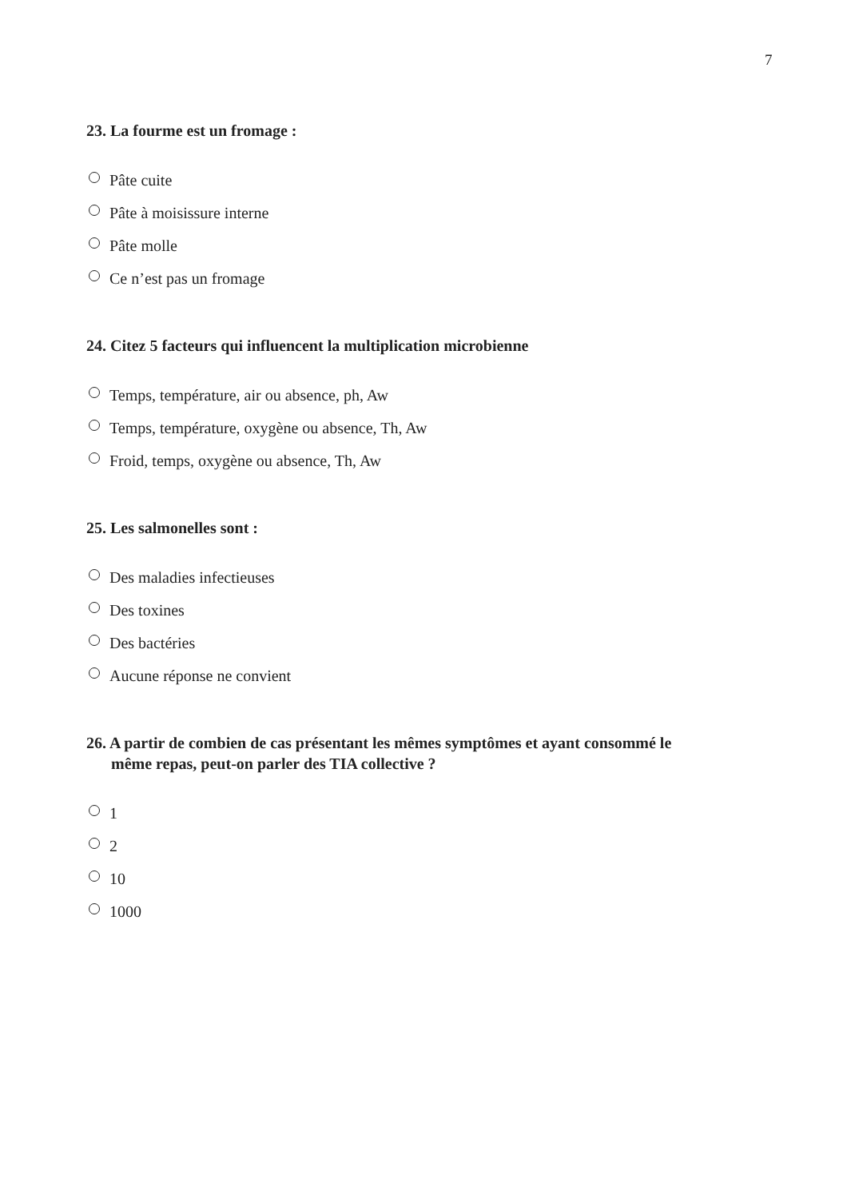7
23. La fourme est un fromage :
Pâte cuite
Pâte à moisissure interne
Pâte molle
Ce n’est pas un fromage
24. Citez 5 facteurs qui influencent la multiplication microbienne
Temps, température, air ou absence, ph, Aw
Temps, température, oxygène ou absence, Th, Aw
Froid, temps, oxygène ou absence, Th, Aw
25. Les salmonelles sont :
Des maladies infectieuses
Des toxines
Des bactéries
Aucune réponse ne convient
26. A partir de combien de cas présentant les mêmes symptômes et ayant consommé le
même repas, peut-on parler des TIA collective ?
1
2
10
1000